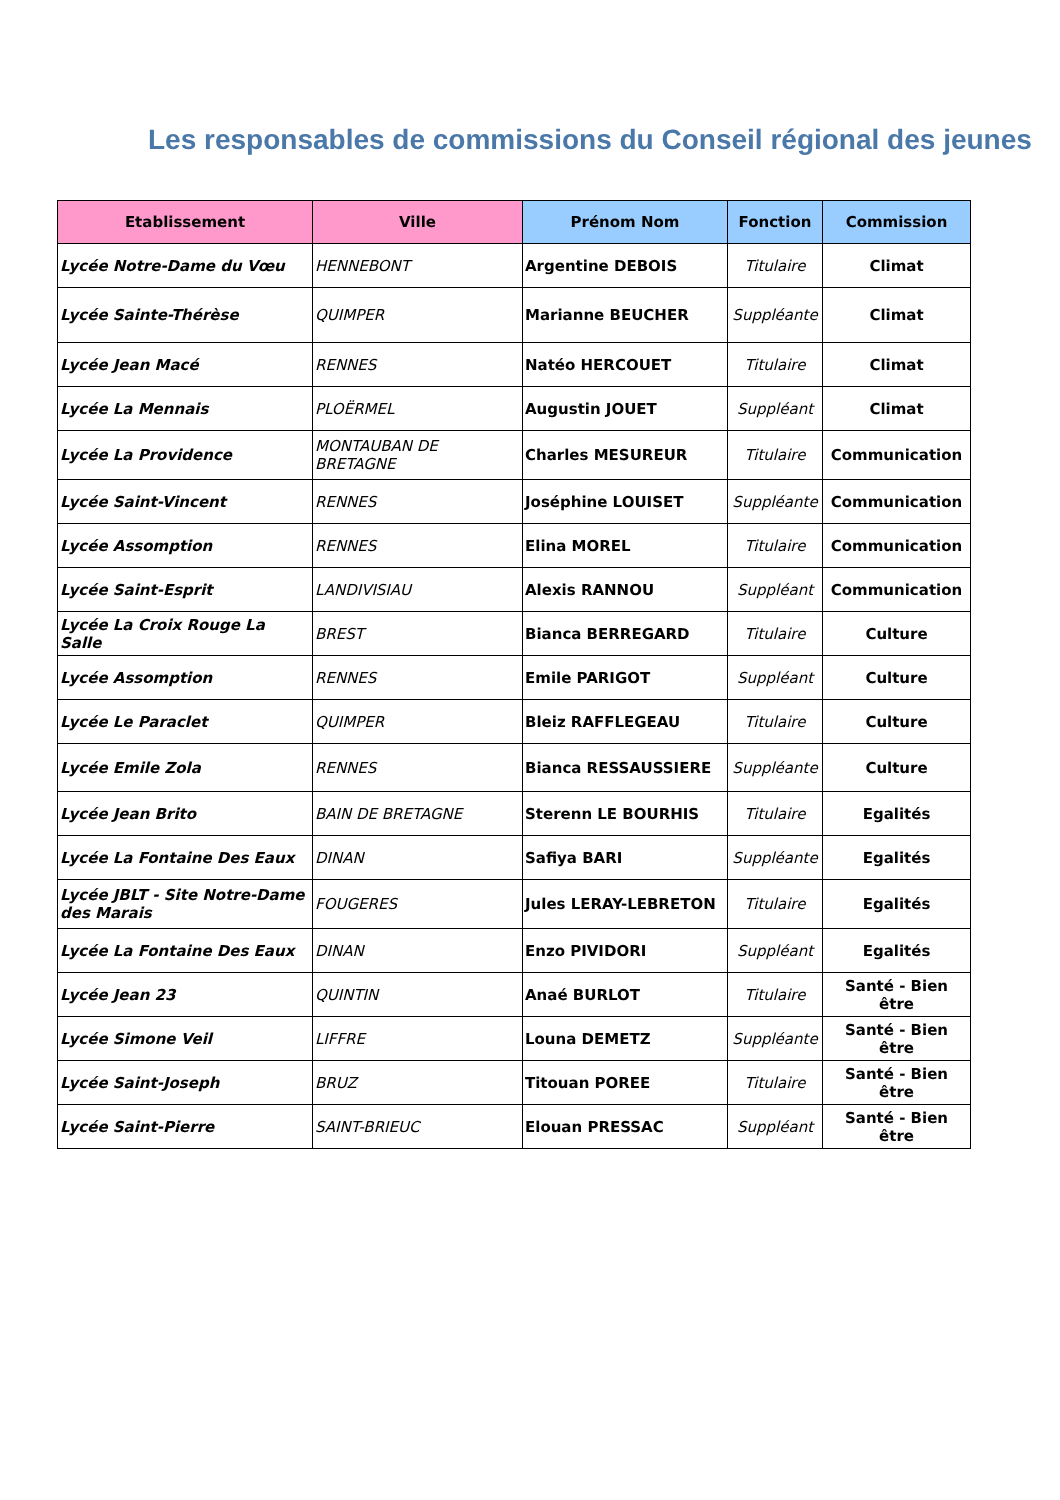Les responsables de commissions du Conseil régional des jeunes
| Etablissement | Ville | Prénom Nom | Fonction | Commission |
| --- | --- | --- | --- | --- |
| Lycée Notre-Dame du Vœu | HENNEBONT | Argentine DEBOIS | Titulaire | Climat |
| Lycée Sainte-Thérèse | QUIMPER | Marianne BEUCHER | Suppléante | Climat |
| Lycée Jean Macé | RENNES | Natéo HERCOUET | Titulaire | Climat |
| Lycée La Mennais | PLOËRMEL | Augustin JOUET | Suppléant | Climat |
| Lycée La Providence | MONTAUBAN DE BRETAGNE | Charles MESUREUR | Titulaire | Communication |
| Lycée Saint-Vincent | RENNES | Joséphine LOUISET | Suppléante | Communication |
| Lycée Assomption | RENNES | Elina MOREL | Titulaire | Communication |
| Lycée Saint-Esprit | LANDIVISIAU | Alexis RANNOU | Suppléant | Communication |
| Lycée La Croix Rouge La Salle | BREST | Bianca BERREGARD | Titulaire | Culture |
| Lycée Assomption | RENNES | Emile PARIGOT | Suppléant | Culture |
| Lycée Le Paraclet | QUIMPER | Bleiz RAFFLEGEAU | Titulaire | Culture |
| Lycée Emile Zola | RENNES | Bianca RESSAUSSIERE | Suppléante | Culture |
| Lycée Jean Brito | BAIN DE BRETAGNE | Sterenn LE BOURHIS | Titulaire | Egalités |
| Lycée La Fontaine Des Eaux | DINAN | Safiya BARI | Suppléante | Egalités |
| Lycée JBLT - Site Notre-Dame des Marais | FOUGERES | Jules LERAY-LEBRETON | Titulaire | Egalités |
| Lycée La Fontaine Des Eaux | DINAN | Enzo PIVIDORI | Suppléant | Egalités |
| Lycée Jean 23 | QUINTIN | Anaé BURLOT | Titulaire | Santé - Bien être |
| Lycée Simone Veil | LIFFRE | Louna DEMETZ | Suppléante | Santé - Bien être |
| Lycée Saint-Joseph | BRUZ | Titouan POREE | Titulaire | Santé - Bien être |
| Lycée Saint-Pierre | SAINT-BRIEUC | Elouan PRESSAC | Suppléant | Santé - Bien être |